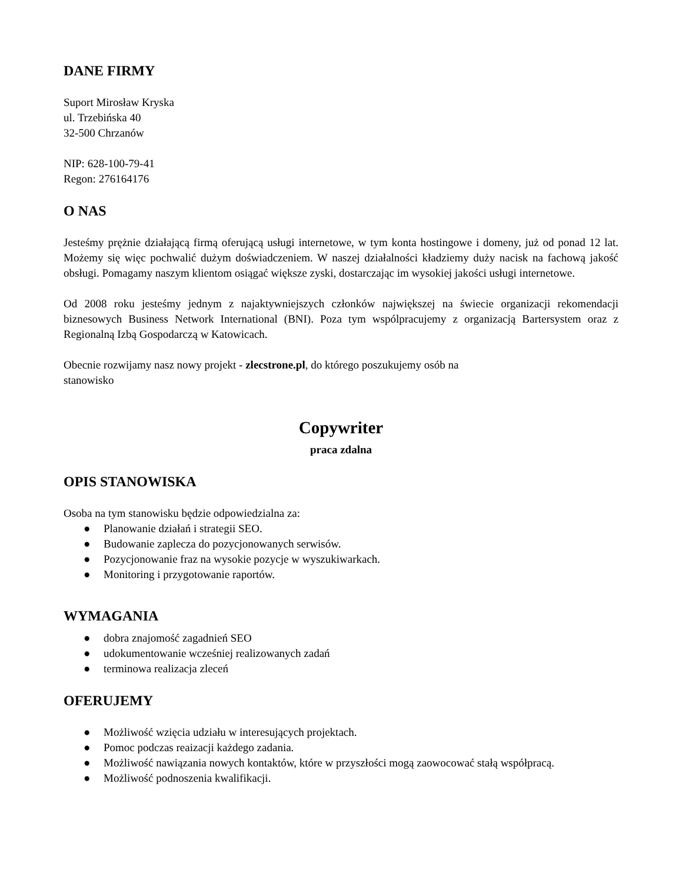DANE FIRMY
Suport Mirosław Kryska
ul. Trzebińska 40
32-500 Chrzanów
NIP: 628-100-79-41
Regon: 276164176
O NAS
Jesteśmy prężnie działającą firmą oferującą usługi internetowe, w tym konta hostingowe i domeny, już od ponad 12 lat. Możemy się więc pochwalić dużym doświadczeniem. W naszej działalności kładziemy duży nacisk na fachową jakość obsługi. Pomagamy naszym klientom osiągać większe zyski, dostarczając im wysokiej jakości usługi internetowe.
Od 2008 roku jesteśmy jednym z najaktywniejszych członków największej na świecie organizacji rekomendacji biznesowych Business Network International (BNI). Poza tym wspólpracujemy z organizacją Bartersystem oraz z Regionalną Izbą Gospodarczą w Katowicach.
Obecnie rozwijamy nasz nowy projekt - zlecstrone.pl, do którego poszukujemy osób na
stanowisko
Copywriter
praca zdalna
OPIS STANOWISKA
Osoba na tym stanowisku będzie odpowiedzialna za:
● Planowanie działań i strategii SEO.
● Budowanie zaplecza do pozycjonowanych serwisów.
● Pozycjonowanie fraz na wysokie pozycje w wyszukiwarkach.
● Monitoring i przygotowanie raportów.
WYMAGANIA
● dobra znajomość zagadnień SEO
● udokumentowanie wcześniej realizowanych zadań
● terminowa realizacja zleceń
OFERUJEMY
● Możliwość wzięcia udziału w interesujących projektach.
● Pomoc podczas reaizacji każdego zadania.
● Możliwość nawiązania nowych kontaktów, które w przyszłości mogą zaowocować stałą współpracą.
● Możliwość podnoszenia kwalifikacji.